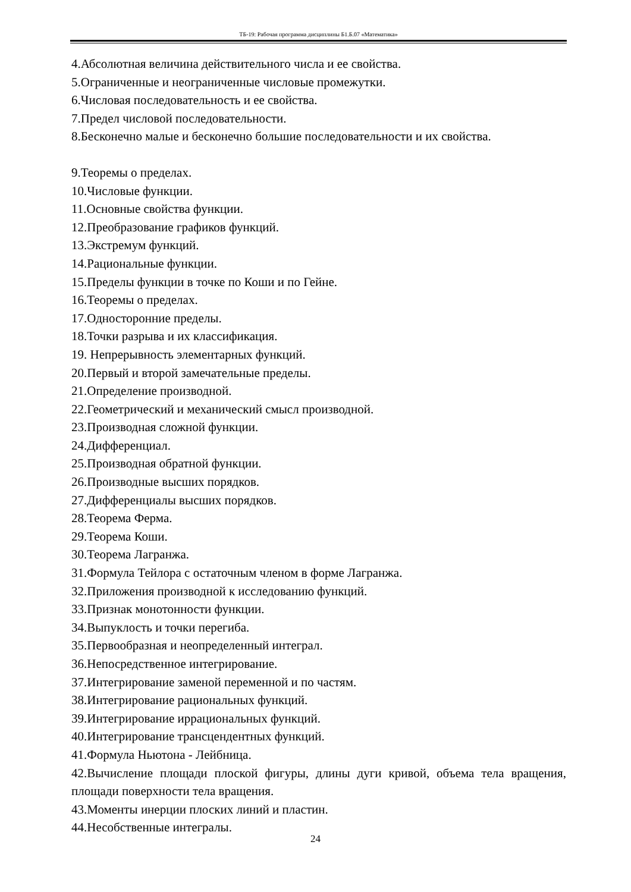ТБ-19: Рабочая программа дисциплины Б1.Б.07 «Математика»
4.Абсолютная величина действительного числа и ее свойства.
5.Ограниченные и неограниченные числовые промежутки.
6.Числовая последовательность и ее свойства.
7.Предел числовой последовательности.
8.Бесконечно малые и бесконечно большие последовательности и их свойства.
9.Теоремы о пределах.
10.Числовые функции.
11.Основные свойства функции.
12.Преобразование графиков функций.
13.Экстремум функций.
14.Рациональные функции.
15.Пределы функции в точке по Коши и по Гейне.
16.Теоремы о пределах.
17.Односторонние пределы.
18.Точки разрыва и их классификация.
19. Непрерывность элементарных функций.
20.Первый и второй замечательные пределы.
21.Определение производной.
22.Геометрический и механический смысл производной.
23.Производная сложной функции.
24.Дифференциал.
25.Производная обратной функции.
26.Производные высших порядков.
27.Дифференциалы высших порядков.
28.Теорема Ферма.
29.Теорема Коши.
30.Теорема Лагранжа.
31.Формула Тейлора с остаточным членом в форме Лагранжа.
32.Приложения производной к исследованию функций.
33.Признак монотонности функции.
34.Выпуклость и точки перегиба.
35.Первообразная и неопределенный интеграл.
36.Непосредственное интегрирование.
37.Интегрирование заменой переменной и по частям.
38.Интегрирование рациональных функций.
39.Интегрирование иррациональных функций.
40.Интегрирование трансцендентных функций.
41.Формула Ньютона - Лейбница.
42.Вычисление площади плоской фигуры, длины дуги кривой, объема тела вращения, площади поверхности тела вращения.
43.Моменты инерции плоских линий и пластин.
44.Несобственные интегралы.
24